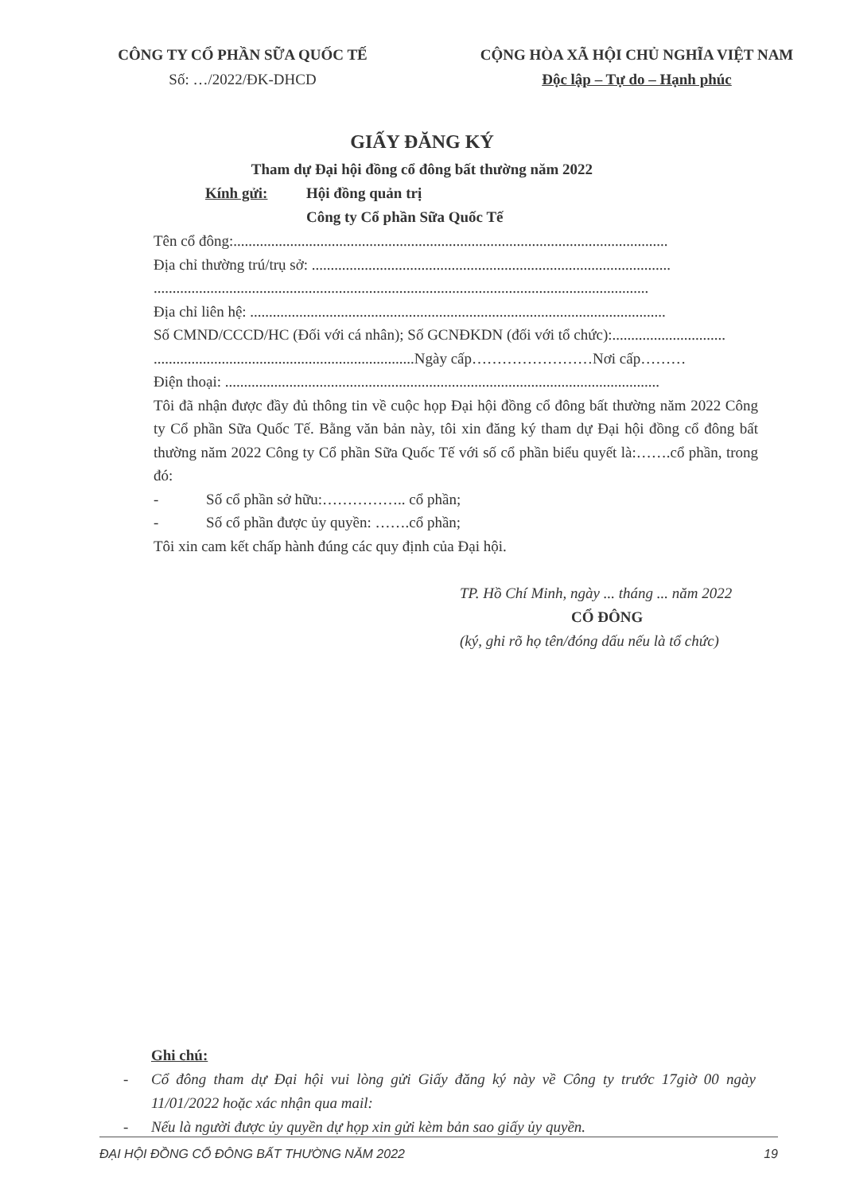CÔNG TY CỔ PHẦN SỮA QUỐC TẾ
Số: …/2022/ĐK-DHCD
CỘNG HÒA XÃ HỘI CHỦ NGHĨA VIỆT NAM
Độc lập – Tự do – Hạnh phúc
GIẤY ĐĂNG KÝ
Tham dự Đại hội đồng cổ đông bất thường năm 2022
Kính gửi: Hội đồng quản trị
Công ty Cổ phần Sữa Quốc Tế
Tên cổ đông:...................................................................................................................
Địa chỉ thường trú/trụ sở: ...............................................................................................
...................................................................................................................................
Địa chỉ liên hệ: ..............................................................................................................
Số CMND/CCCD/HC (Đối với cá nhân); Số GCNĐKDN (đối với tổ chức):..............................
.....................................................................Ngày cấp……………………Nơi cấp………
Điện thoại: ...................................................................................................................
Tôi đã nhận được đầy đủ thông tin về cuộc họp Đại hội đồng cổ đông bất thường năm 2022 Công ty Cổ phần Sữa Quốc Tế. Bằng văn bản này, tôi xin đăng ký tham dự Đại hội đồng cổ đông bất thường năm 2022 Công ty Cổ phần Sữa Quốc Tế với số cổ phần biểu quyết là:…….cổ phần, trong đó:
- Số cổ phần sở hữu:…………….. cổ phần;
- Số cổ phần được ủy quyền: …….cổ phần;
Tôi xin cam kết chấp hành đúng các quy định của Đại hội.
TP. Hồ Chí Minh, ngày ... tháng ... năm 2022
CỔ ĐÔNG
(ký, ghi rõ họ tên/đóng dấu nếu là tổ chức)
Ghi chú:
- Cổ đông tham dự Đại hội vui lòng gửi Giấy đăng ký này về Công ty trước 17giờ 00 ngày 11/01/2022 hoặc xác nhận qua mail:
- Nếu là người được ủy quyền dự họp xin gửi kèm bản sao giấy ủy quyền.
ĐẠI HỘI ĐỒNG CỔ ĐÔNG BẤT THƯỜNG NĂM 2022 19